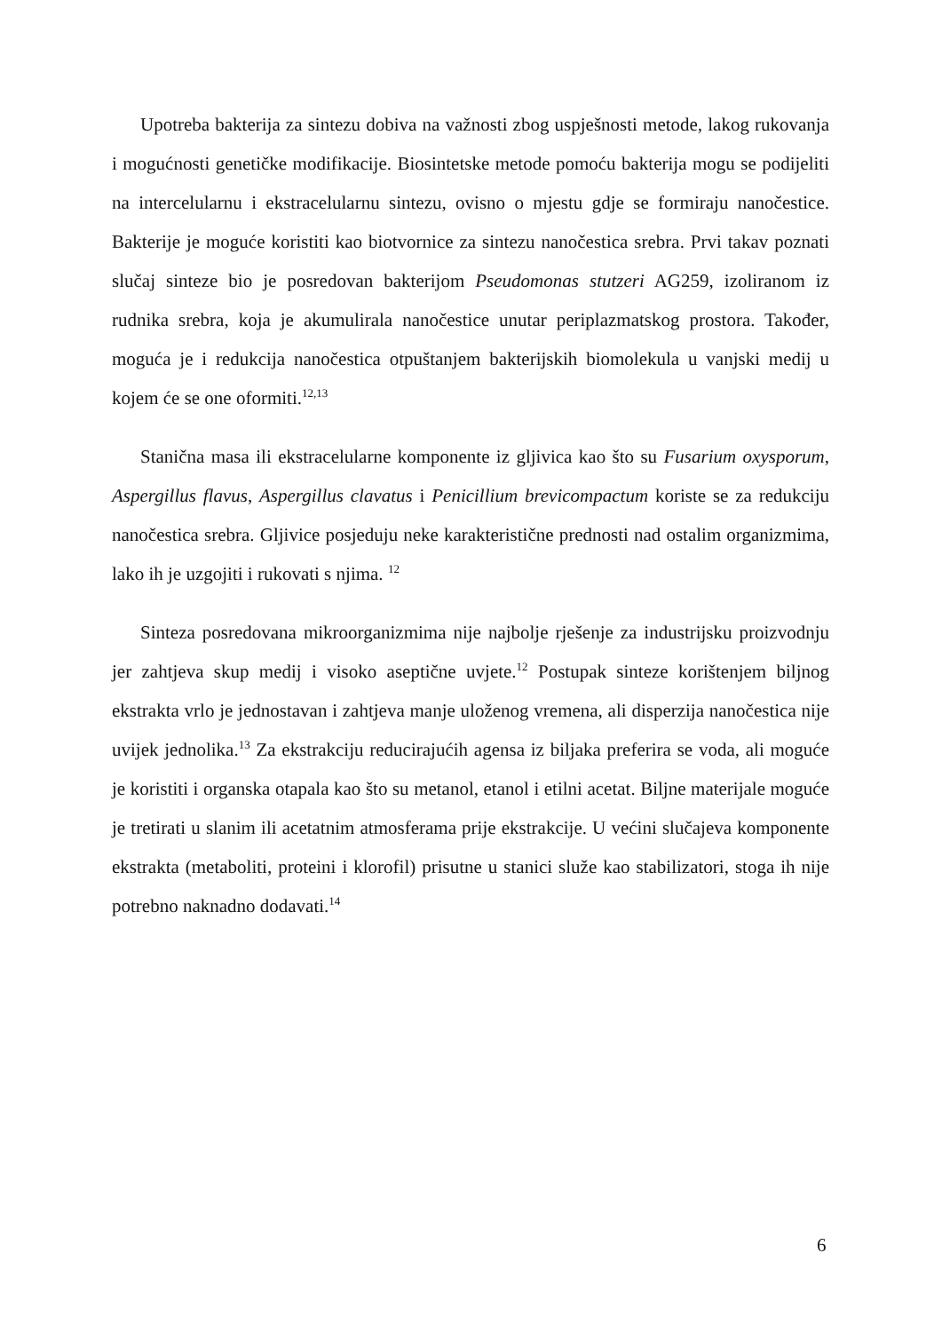Upotreba bakterija za sintezu dobiva na važnosti zbog uspješnosti metode, lakog rukovanja i mogućnosti genetičke modifikacije. Biosintetske metode pomoću bakterija mogu se podijeliti na intercelularnu i ekstracelularnu sintezu, ovisno o mjestu gdje se formiraju nanočestice. Bakterije je moguće koristiti kao biotvornice za sintezu nanočestica srebra. Prvi takav poznati slučaj sinteze bio je posredovan bakterijom Pseudomonas stutzeri AG259, izoliranom iz rudnika srebra, koja je akumulirala nanočestice unutar periplazmatskog prostora. Također, moguća je i redukcija nanočestica otpuštanjem bakterijskih biomolekula u vanjski medij u kojem će se one oformiti.<sup>12,13</sup>
Stanična masa ili ekstracelularne komponente iz gljivica kao što su Fusarium oxysporum, Aspergillus flavus, Aspergillus clavatus i Penicillium brevicompactum koriste se za redukciju nanočestica srebra. Gljivice posjeduju neke karakteristične prednosti nad ostalim organizmima, lako ih je uzgojiti i rukovati s njima. <sup>12</sup>
Sinteza posredovana mikroorganizmima nije najbolje rješenje za industrijsku proizvodnju jer zahtjeva skup medij i visoko aseptične uvjete.<sup>12</sup> Postupak sinteze korištenjem biljnog ekstrakta vrlo je jednostavan i zahtjeva manje uloženog vremena, ali disperzija nanočestica nije uvijek jednolika.<sup>13</sup> Za ekstrakciju reducirajućih agensa iz biljaka preferira se voda, ali moguće je koristiti i organska otapala kao što su metanol, etanol i etilni acetat. Biljne materijale moguće je tretirati u slanim ili acetatnim atmosferama prije ekstrakcije. U većini slučajeva komponente ekstrakta (metaboliti, proteini i klorofil) prisutne u stanici služe kao stabilizatori, stoga ih nije potrebno naknadno dodavati.<sup>14</sup>
6